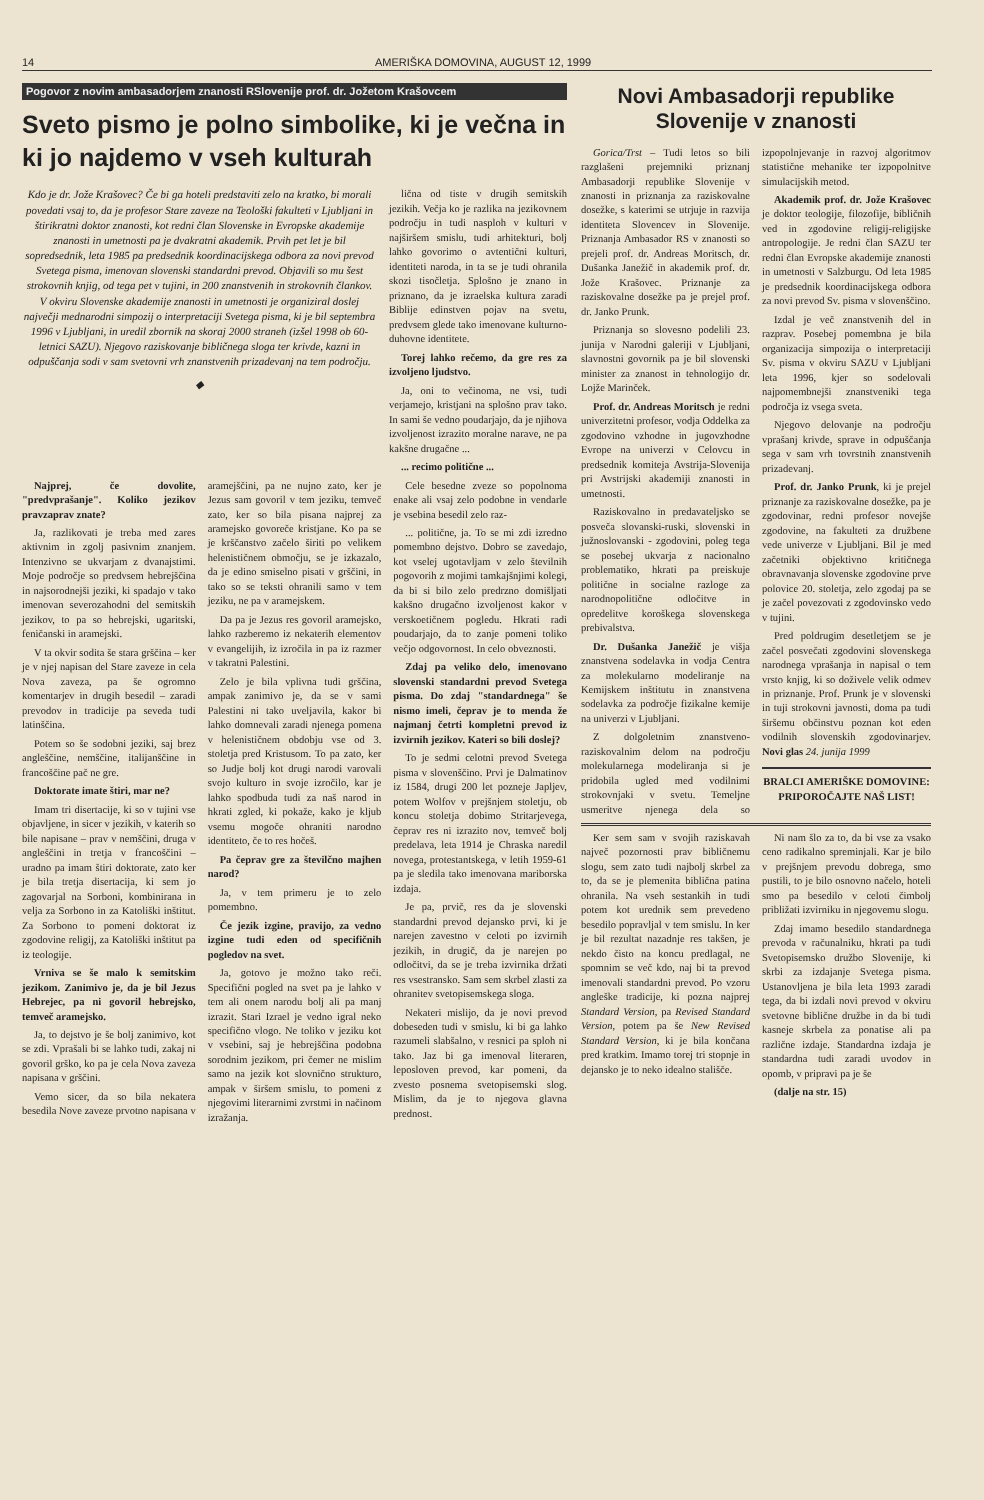14 AMERIŠKA DOMOVINA, AUGUST 12, 1999
Pogovor z novim ambasadorjem znanosti RSlovenije prof. dr. Jožetom Krašovcem
Sveto pismo je polno simbolike, ki je večna in ki jo najdemo v vseh kulturah
Kdo je dr. Jože Krašovec? Če bi ga hoteli predstaviti zelo na kratko, bi morali povedati vsaj to, da je profesor Stare zaveze na Teološki fakulteti v Ljubljani in štirikratni doktor znanosti, kot redni član Slovenske in Evropske akademije znanosti in umetnosti pa je dvakratni akademik. Prvih pet let je bil sopredsednik, leta 1985 pa predsednik koordinacijskega odbora za novi prevod Svetega pisma, imenovan slovenski standardni prevod. Objavili so mu šest strokovnih knjig, od tega pet v tujini, in 200 znanstvenih in strokovnih člankov. V okviru Slovenske akademije znanosti in umetnosti je organiziral doslej največji mednarodni simpozij o interpretaciji Svetega pisma, ki je bil septembra 1996 v Ljubljani, in uredil zbornik na skoraj 2000 straneh (izšel 1998 ob 60-letnici SAZU). Njegovo raziskovanje bibličnega sloga ter krivde, kazni in odpuščanja sodi v sam svetovni vrh znanstvenih prizadevanj na tem področju.
◆
lična od tiste v drugih semitskih jezikih. Večja ko je razlika na jezikovnem področju in tudi nasploh v kulturi v najširšem smislu, tudi arhitekturi, bolj lahko govorimo o avtentični kulturi, identiteti naroda, in ta se je tudi ohranila skozi tisočletja. Splošno je znano in priznano, da je izraelska kultura zaradi Biblije edinstven pojav na svetu, predvsem glede tako imenovane kulturno-duhovne identitete.
Torej lahko rečemo, da gre res za izvoljeno ljudstvo.
Ja, oni to večinoma, ne vsi, tudi verjamejo, kristjani na splošno prav tako. In sami še vedno poudarjajo, da je njihova izvoljenost izrazito moralne narave, ne pa kakšne drugačne ...
... recimo politične ...
Najprej, če dovolite, "predvprašanje". Koliko jezikov pravzaprav znate?
Ja, razlikovati je treba med zares aktivnim in zgolj pasivnim znanjem. Intenzivno se ukvarjam z dvanajstimi. Moje področje so predvsem hebrejščina in najsorodnejši jeziki, ki spadajo v tako imenovan severozahodni del semitskih jezikov, to pa so hebrejski, ugaritski, feničanski in aramejski.
V ta okvir sodita še stara grščina – ker je v njej napisan del Stare zaveze in cela Nova zaveza, pa še ogromno komentarjev in drugih besedil – zaradi prevodov in tradicije pa seveda tudi latinščina.
Potem so še sodobni jeziki, saj brez angleščine, nemščine, italijanščine in francoščine pač ne gre.
Doktorate imate štiri, mar ne?
Imam tri disertacije, ki so v tujini vse objavljene, in sicer v jezikih, v katerih so bile napisane – prav v nemščini, druga v angleščini in tretja v francoščini – uradno pa imam štiri doktorate, zato ker je bila tretja disertacija, ki sem jo zagovarjal na Sorboni, kombinirana in velja za Sorbono in za Katoliški inštitut. Za Sorbono to pomeni doktorat iz zgodovine religij, za Katoliški inštitut pa iz teologije.
Vrniva se še malo k semitskim jezikom. Zanimivo je, da je bil Jezus Hebrejec, pa ni govoril hebrejsko, temveč aramejsko.
Ja, to dejstvo je še bolj zanimivo, kot se zdi. Vprašali bi se lahko tudi, zakaj ni govoril grško, ko pa je cela Nova zaveza napisana v grščini.
Vemo sicer, da so bila nekatera besedila Nove zaveze prvotno napisana v aramejščini, pa ne nujno zato, ker je Jezus sam govoril v tem jeziku, temveč zato, ker so bila pisana najprej za aramejsko govoreče kristjane. Ko pa se je krščanstvo začelo širiti po velikem helenističnem območju, se je izkazalo, da je edino smiselno pisati v grščini, in tako so se teksti ohranili samo v tem jeziku, ne pa v aramejskem.
Da pa je Jezus res govoril aramejsko, lahko razberemo iz nekaterih elementov v evangelijih, iz izročila in pa iz razmer v takratni Palestini.
Zelo je bila vplivna tudi grščina, ampak zanimivo je, da se v sami Palestini ni tako uveljavila, kakor bi lahko domnevali zaradi njenega pomena v helenističnem obdobju vse od 3. stoletja pred Kristusom. To pa zato, ker so Judje bolj kot drugi narodi varovali svojo kulturo in svoje izročilo, kar je lahko spodbuda tudi za naš narod in hkrati zgled, ki pokaže, kako je kljub vsemu mogoče ohraniti narodno identiteto, če to res hočeš.
Pa čeprav gre za številčno majhen narod?
Ja, v tem primeru je to zelo pomembno.
Če jezik izgine, pravijo, za vedno izgine tudi eden od specifičnih pogledov na svet.
Ja, gotovo je možno tako reči. Specifični pogled na svet pa je lahko v tem ali onem narodu bolj ali pa manj izrazit. Stari Izrael je vedno igral neko specifično vlogo. Ne toliko v jeziku kot v vsebini, saj je hebrejščina podobna sorodnim jezikom, pri čemer ne mislim samo na jezik kot slovnično strukturo, ampak v širšem smislu, to pomeni z njegovimi literarnimi zvrstmi in načinom izražanja.
Cele besedne zveze so popolnoma enake ali vsaj zelo podobne in vendarle je vsebina besedil zelo raz-
... politične, ja. To se mi zdi izredno pomembno dejstvo. Dobro se zavedajo, kot vselej ugotavljam v zelo številnih pogovorih z mojimi tamkajšnjimi kolegi, da bi si bilo zelo predrzno domišljati kakšno drugačno izvoljenost kakor v verskoetičnem pogledu. Hkrati radi poudarjajo, da to zanje pomeni toliko večjo odgovornost. In celo obveznosti.
Zdaj pa veliko delo, imenovano slovenski standardni prevod Svetega pisma. Do zdaj "standardnega" še nismo imeli, čeprav je to menda že najmanj četrti kompletni prevod iz izvirnih jezikov. Kateri so bili doslej?
To je sedmi celotni prevod Svetega pisma v slovenščino. Prvi je Dalmatinov iz 1584, drugi 200 let pozneje Japljev, potem Wolfov v prejšnjem stoletju, ob koncu stoletja dobimo Stritarjevega, čeprav res ni izrazito nov, temveč bolj predelava, leta 1914 je Chraska naredil novega, protestantskega, v letih 1959-61 pa je sledila tako imenovana mariborska izdaja.
Je pa, prvič, res da je slovenski standardni prevod dejansko prvi, ki je narejen zavestno v celoti po izvirnih jezikih, in drugič, da je narejen po odločitvi, da se je treba izvirnika držati res vsestransko. Sam sem skrbel zlasti za ohranitev svetopisemskega sloga.
Nekateri mislijo, da je novi prevod dobeseden tudi v smislu, ki bi ga lahko razumeli slabšalno, v resnici pa sploh ni tako. Jaz bi ga imenoval literaren, leposloven prevod, kar pomeni, da zvesto posnema svetopisemski slog. Mislim, da je to njegova glavna prednost.
Novi Ambasadorji republike Slovenije v znanosti
Gorica/Trst – Tudi letos so bili razglašeni prejemniki priznanj Ambasadorji republike Slovenije v znanosti in priznanja za raziskovalne dosežke, s katerimi se utrjuje in razvija identiteta Slovencev in Slovenije. Priznanja Ambasador RS v znanosti so prejeli prof. dr. Andreas Moritsch, dr. Dušanka Janežič in akademik prof. dr. Jože Krašovec. Priznanje za raziskovalne dosežke pa je prejel prof. dr. Janko Prunk.
Priznanja so slovesno podelili 23. junija v Narodni galeriji v Ljubljani, slavnostni govornik pa je bil slovenski minister za znanost in tehnologijo dr. Lojže Marinček.
Prof. dr. Andreas Moritsch je redni univerzitetni profesor, vodja Oddelka za zgodovino vzhodne in jugovzhodne Evrope na univerzi v Celovcu in predsednik komiteja Avstrija-Slovenija pri Avstrijski akademiji znanosti in umetnosti.
Raziskovalno in predavateljsko se posveča slovanski-ruski, slovenski in južnoslovanski - zgodovini, poleg tega se posebej ukvarja z nacionalno problematiko, hkrati pa preiskuje politične in socialne razloge za narodnopolitične odločitve in opredelitve koroškega slovenskega prebivalstva.
Dr. Dušanka Janežič je višja znanstvena sodelavka in vodja Centra za molekularno modeliranje na Kemijskem inštitutu in znanstvena sodelavka za področje fizikalne kemije na univerzi v Ljubljani.
Z dolgoletnim znanstveno-raziskovalnim delom na področju molekularnega modeliranja si je pridobila ugled med vodilnimi strokovnjaki v svetu. Temeljne usmeritve njenega dela so izpopolnjevanje in razvoj algoritmov statistične mehanike ter izpopolnitve simulacijskih metod.
Akademik prof. dr. Jože Krašovec je doktor teologije, filozofije, bibličnih ved in zgodovine religij-religijske antropologije. Je redni član SAZU ter redni član Evropske akademije znanosti in umetnosti v Salzburgu. Od leta 1985 je predsednik koordinacijskega odbora za novi prevod Sv. pisma v slovenščino.
Izdal je več znanstvenih del in razprav. Posebej pomembna je bila organizacija simpozija o interpretaciji Sv. pisma v okviru SAZU v Ljubljani leta 1996, kjer so sodelovali najpomembnejši znanstveniki tega področja iz vsega sveta.
Njegovo delovanje na področju vprašanj krivde, sprave in odpuščanja sega v sam vrh tovrstnih znanstvenih prizadevanj.
Prof. dr. Janko Prunk, ki je prejel priznanje za raziskovalne dosežke, pa je zgodovinar, redni profesor novejše zgodovine, na fakulteti za družbene vede univerze v Ljubljani. Bil je med začetniki objektivno kritičnega obravnavanja slovenske zgodovine prve polovice 20. stoletja, zelo zgodaj pa se je začel povezovati z zgodovinsko vedo v tujini.
Pred poldrugim desetletjem se je začel posvečati zgodovini slovenskega narodnega vprašanja in napisal o tem vrsto knjig, ki so doživele velik odmev in priznanje. Prof. Prunk je v slovenski in tuji strokovni javnosti, doma pa tudi širšemu občinstvu poznan kot eden vodilnih slovenskih zgodovinarjev. Novi glas 24. junija 1999
BRALCI AMERIŠKE DOMOVINE: PRIPOROČAJTE NAŠ LIST!
Ker sem sam v svojih raziskavah največ pozornosti prav bibličnemu slogu, sem zato tudi najbolj skrbel za to, da se je plemenita biblična patina ohranila. Na vseh sestankih in tudi potem kot urednik sem prevedeno besedilo popravljal v tem smislu. In ker je bil rezultat nazadnje res takšen, je nekdo čisto na koncu predlagal, ne spomnim se več kdo, naj bi ta prevod imenovali standardni prevod. Po vzoru angleške tradicije, ki pozna najprej Standard Version, pa Revised Standard Version, potem pa še New Revised Standard Version, ki je bila končana pred kratkim. Imamo torej tri stopnje in dejansko je to neko idealno stališče.
Ni nam šlo za to, da bi vse za vsako ceno radikalno spreminjali. Kar je bilo v prejšnjem prevodu dobrega, smo pustili, to je bilo osnovno načelo, hoteli smo pa besedilo v celoti čimbolj približati izvirniku in njegovemu slogu.
Zdaj imamo besedilo standardnega prevoda v računalniku, hkrati pa tudi Svetopisemsko družbo Slovenije, ki skrbi za izdajanje Svetega pisma. Ustanovljena je bila leta 1993 zaradi tega, da bi izdali novi prevod v okviru svetovne biblične družbe in da bi tudi kasneje skrbela za ponatise ali pa različne izdaje. Standardna izdaja je standardna tudi zaradi uvodov in opomb, v pripravi pa je še
(dalje na str. 15)